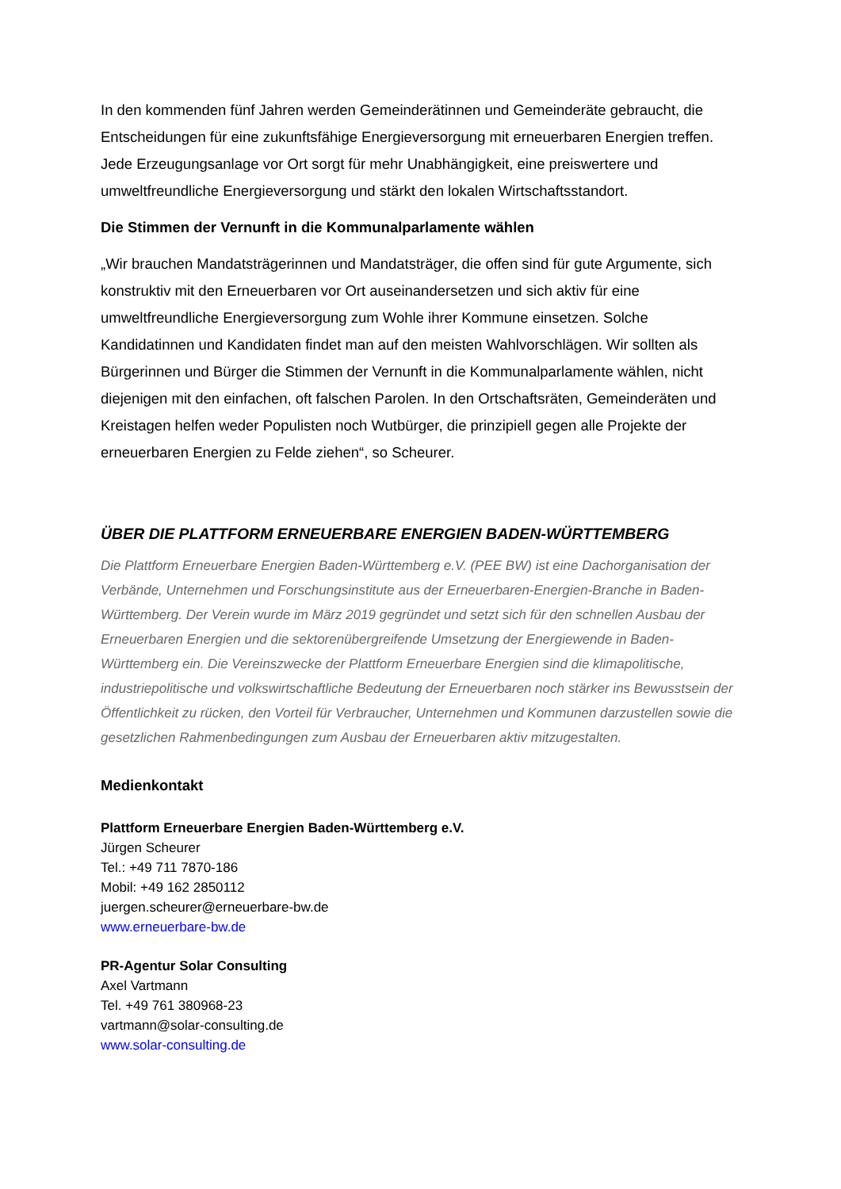In den kommenden fünf Jahren werden Gemeinderätinnen und Gemeinderäte gebraucht, die Entscheidungen für eine zukunftsfähige Energieversorgung mit erneuerbaren Energien treffen. Jede Erzeugungsanlage vor Ort sorgt für mehr Unabhängigkeit, eine preiswertere und umweltfreundliche Energieversorgung und stärkt den lokalen Wirtschaftsstandort.
Die Stimmen der Vernunft in die Kommunalparlamente wählen
„Wir brauchen Mandatsträgerinnen und Mandatsträger, die offen sind für gute Argumente, sich konstruktiv mit den Erneuerbaren vor Ort auseinandersetzen und sich aktiv für eine umweltfreundliche Energieversorgung zum Wohle ihrer Kommune einsetzen. Solche Kandidatinnen und Kandidaten findet man auf den meisten Wahlvorschlägen. Wir sollten als Bürgerinnen und Bürger die Stimmen der Vernunft in die Kommunalparlamente wählen, nicht diejenigen mit den einfachen, oft falschen Parolen. In den Ortschaftsräten, Gemeinderäten und Kreistagen helfen weder Populisten noch Wutbürger, die prinzipiell gegen alle Projekte der erneuerbaren Energien zu Felde ziehen“, so Scheurer.
ÜBER DIE PLATTFORM ERNEUERBARE ENERGIEN BADEN-WÜRTTEMBERG
Die Plattform Erneuerbare Energien Baden-Württemberg e.V. (PEE BW) ist eine Dachorganisation der Verbände, Unternehmen und Forschungsinstitute aus der Erneuerbaren-Energien-Branche in Baden-Württemberg. Der Verein wurde im März 2019 gegründet und setzt sich für den schnellen Ausbau der Erneuerbaren Energien und die sektorenübergreifende Umsetzung der Energiewende in Baden-Württemberg ein. Die Vereinszwecke der Plattform Erneuerbare Energien sind die klimapolitische, industriepolitische und volkswirtschaftliche Bedeutung der Erneuerbaren noch stärker ins Bewusstsein der Öffentlichkeit zu rücken, den Vorteil für Verbraucher, Unternehmen und Kommunen darzustellen sowie die gesetzlichen Rahmenbedingungen zum Ausbau der Erneuerbaren aktiv mitzugestalten.
Medienkontakt
Plattform Erneuerbare Energien Baden-Württemberg e.V.
Jürgen Scheurer
Tel.: +49 711 7870-186
Mobil: +49 162 2850112
juergen.scheurer@erneuerbare-bw.de
www.erneuerbare-bw.de
PR-Agentur Solar Consulting
Axel Vartmann
Tel. +49 761 380968-23
vartmann@solar-consulting.de
www.solar-consulting.de